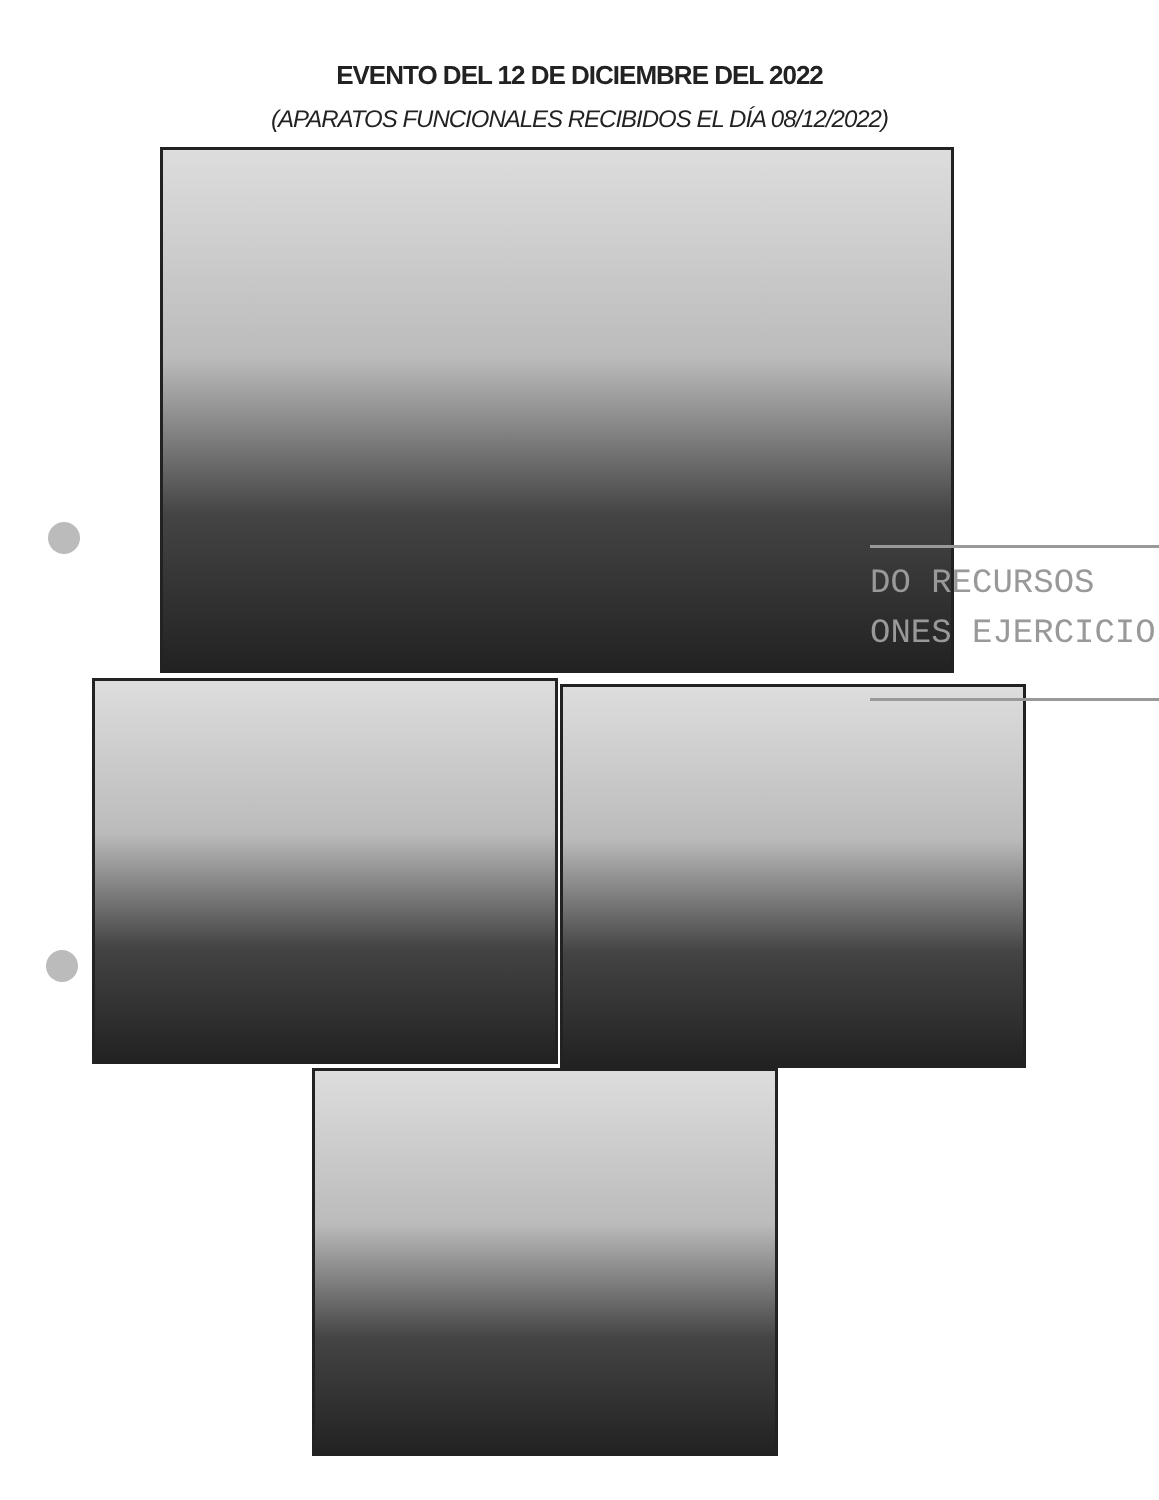EVENTO DEL 12 DE DICIEMBRE DEL 2022
(APARATOS FUNCIONALES RECIBIDOS EL DÍA 08/12/2022)
DO RECURSOS
ONES EJERCICIO